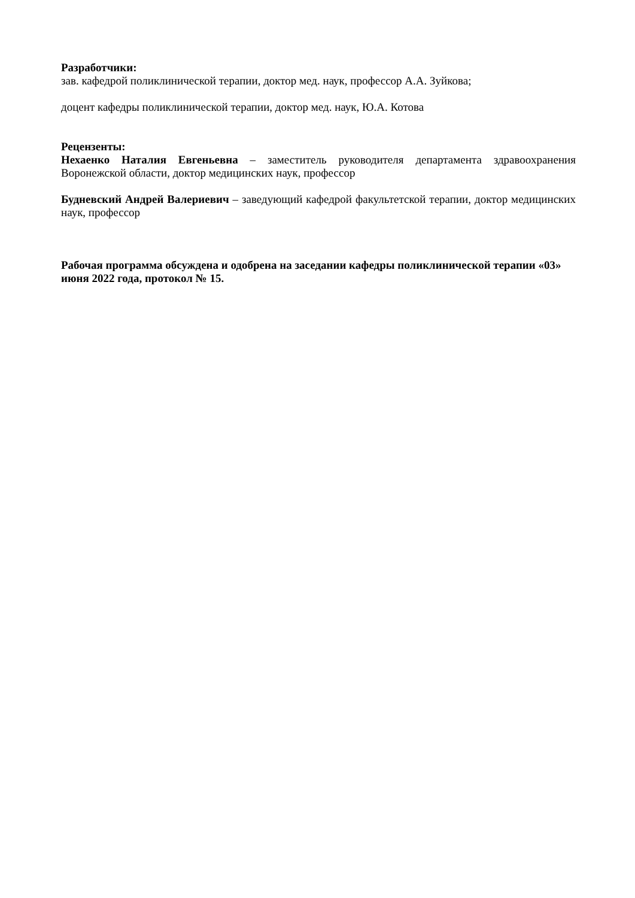Разработчики:
зав. кафедрой поликлинической терапии, доктор мед. наук, профессор А.А. Зуйкова;
доцент кафедры поликлинической терапии, доктор мед. наук, Ю.А. Котова
Рецензенты:
Нехаенко Наталия Евгеньевна – заместитель руководителя департамента здравоохранения Воронежской области, доктор медицинских наук, профессор
Будневский Андрей Валериевич – заведующий кафедрой факультетской терапии, доктор медицинских наук, профессор
Рабочая программа обсуждена и одобрена на заседании кафедры поликлинической терапии «03» июня 2022 года, протокол № 15.